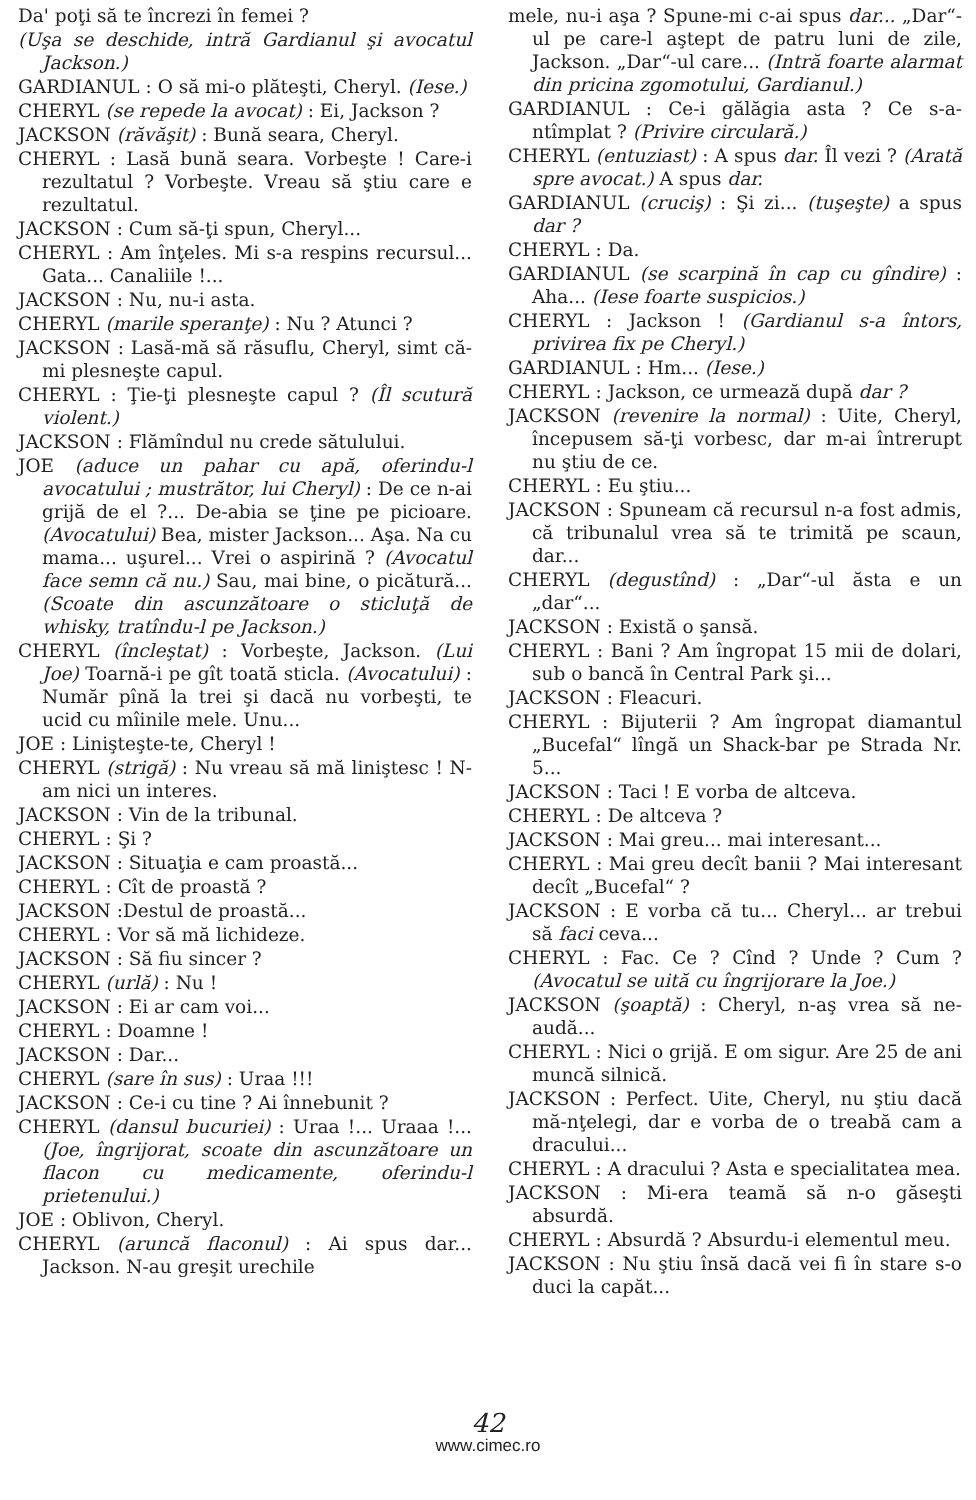Da' poţi să te încrezi în femei ?
(Uşa se deschide, intră Gardianul şi avocatul Jackson.)
GARDIANUL : O să mi-o plăteşti, Cheryl. (Iese.)
CHERYL (se repede la avocat) : Ei, Jackson ?
JACKSON (răvăşit) : Bună seara, Cheryl.
CHERYL : Lasă bună seara. Vorbeşte ! Care-i rezultatul ? Vorbeşte. Vreau să ştiu care e rezultatul.
JACKSON : Cum să-ţi spun, Cheryl...
CHERYL : Am înţeles. Mi s-a respins recursul... Gata... Canaliile !...
JACKSON : Nu, nu-i asta.
CHERYL (marile speranţe) : Nu ? Atunci ?
JACKSON : Lasă-mă să răsuflu, Cheryl, simt că-mi plesneşte capul.
CHERYL : Ţie-ţi plesneşte capul ? (Îl scutură violent.)
JACKSON : Flămîndul nu crede sătulului.
JOE (aduce un pahar cu apă, oferindu-l avocatului ; mustrător, lui Cheryl) : De ce n-ai grijă de el ?... De-abia se ţine pe picioare. (Avocatului) Bea, mister Jackson... Aşa. Na cu mama... uşurel... Vrei o aspirină ? (Avocatul face semn că nu.) Sau, mai bine, o picătură... (Scoate din ascunzătoare o sticluţă de whisky, tratîndu-l pe Jackson.)
CHERYL (încleştat) : Vorbeşte, Jackson. (Lui Joe) Toarnă-i pe gît toată sticla. (Avocatului) : Număr pînă la trei şi dacă nu vorbeşti, te ucid cu mîinile mele. Unu...
JOE : Linişteşte-te, Cheryl !
CHERYL (strigă) : Nu vreau să mă liniştesc ! N-am nici un interes.
JACKSON : Vin de la tribunal.
CHERYL : Şi ?
JACKSON : Situaţia e cam proastă...
CHERYL : Cît de proastă ?
JACKSON :Destul de proastă...
CHERYL : Vor să mă lichideze.
JACKSON : Să fiu sincer ?
CHERYL (urlă) : Nu !
JACKSON : Ei ar cam voi...
CHERYL : Doamne !
JACKSON : Dar...
CHERYL (sare în sus) : Uraa !!!
JACKSON : Ce-i cu tine ? Ai înnebunit ?
CHERYL (dansul bucuriei) : Uraa !... Uraaa !... (Joe, îngrijorat, scoate din ascunzătoare un flacon cu medicamente, oferindu-l prietenului.)
JOE : Oblivon, Cheryl.
CHERYL (aruncă flaconul) : Ai spus dar... Jackson. N-au greşit urechile
mele, nu-i aşa ? Spune-mi c-ai spus dar... „Dar“-ul pe care-l aştept de patru luni de zile, Jackson. „Dar“-ul care... (Intră foarte alarmat din pricina zgomotului, Gardianul.)
GARDIANUL : Ce-i gălăgia asta ? Ce s-a-ntîmplat ? (Privire circulară.)
CHERYL (entuziast) : A spus dar. Îl vezi ? (Arată spre avocat.) A spus dar.
GARDIANUL (cruciş) : Şi zi... (tuşeşte) a spus dar ?
CHERYL : Da.
GARDIANUL (se scarpină în cap cu gîndire) : Aha... (Iese foarte suspicios.)
CHERYL : Jackson ! (Gardianul s-a întors, privirea fix pe Cheryl.)
GARDIANUL : Hm... (Iese.)
CHERYL : Jackson, ce urmează după dar ?
JACKSON (revenire la normal) : Uite, Cheryl, începusem să-ţi vorbesc, dar m-ai întrerupt nu ştiu de ce.
CHERYL : Eu ştiu...
JACKSON : Spuneam că recursul n-a fost admis, că tribunalul vrea să te trimită pe scaun, dar...
CHERYL (degustînd) : „Dar“-ul ăsta e un „dar“...
JACKSON : Există o şansă.
CHERYL : Bani ? Am îngropat 15 mii de dolari, sub o bancă în Central Park şi...
JACKSON : Fleacuri.
CHERYL : Bijuterii ? Am îngropat diamantul „Bucefal“ lîngă un Shack-bar pe Strada Nr. 5...
JACKSON : Taci ! E vorba de altceva.
CHERYL : De altceva ?
JACKSON : Mai greu... mai interesant...
CHERYL : Mai greu decît banii ? Mai interesant decît „Bucefal“ ?
JACKSON : E vorba că tu... Cheryl... ar trebui să faci ceva...
CHERYL : Fac. Ce ? Cînd ? Unde ? Cum ? (Avocatul se uită cu îngrijorare la Joe.)
JACKSON (şoaptă) : Cheryl, n-aş vrea să ne-audă...
CHERYL : Nici o grijă. E om sigur. Are 25 de ani muncă silnică.
JACKSON : Perfect. Uite, Cheryl, nu ştiu dacă mă-nţelegi, dar e vorba de o treabă cam a dracului...
CHERYL : A dracului ? Asta e specialitatea mea.
JACKSON : Mi-era teamă să n-o găseşti absurdă.
CHERYL : Absurdă ? Absurdu-i elementul meu.
JACKSON : Nu ştiu însă dacă vei fi în stare s-o duci la capăt...
42
www.cimec.ro